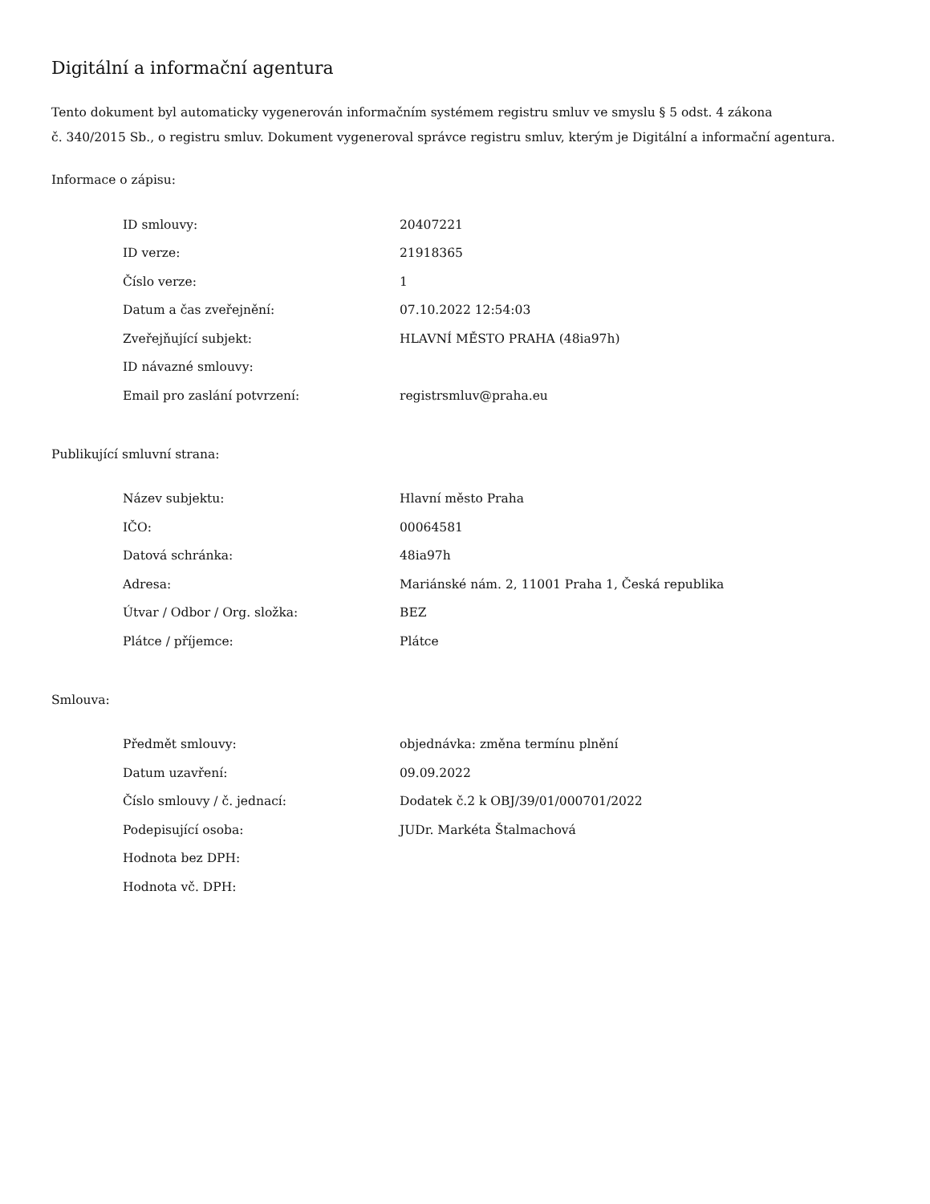Digitální a informační agentura
Tento dokument byl automaticky vygenerován informačním systémem registru smluv ve smyslu § 5 odst. 4 zákona
č. 340/2015 Sb., o registru smluv. Dokument vygeneroval správce registru smluv, kterým je Digitální a informační agentura.
Informace o zápisu:
| ID smlouvy: | 20407221 |
| ID verze: | 21918365 |
| Číslo verze: | 1 |
| Datum a čas zveřejnění: | 07.10.2022 12:54:03 |
| Zveřejňující subjekt: | HLAVNÍ MĚSTO PRAHA (48ia97h) |
| ID návazné smlouvy: | |
| Email pro zaslání potvrzení: | registrsmluv@praha.eu |
Publikující smluvní strana:
| Název subjektu: | Hlavní město Praha |
| IČO: | 00064581 |
| Datová schránka: | 48ia97h |
| Adresa: | Mariánské nám. 2, 11001 Praha 1, Česká republika |
| Útvar / Odbor / Org. složka: | BEZ |
| Plátce / příjemce: | Plátce |
Smlouva:
| Předmět smlouvy: | objednávka: změna termínu plnění |
| Datum uzavření: | 09.09.2022 |
| Číslo smlouvy / č. jednací: | Dodatek č.2 k OBJ/39/01/000701/2022 |
| Podepisující osoba: | JUDr. Markéta Štalmachová |
| Hodnota bez DPH: | |
| Hodnota vč. DPH: | |